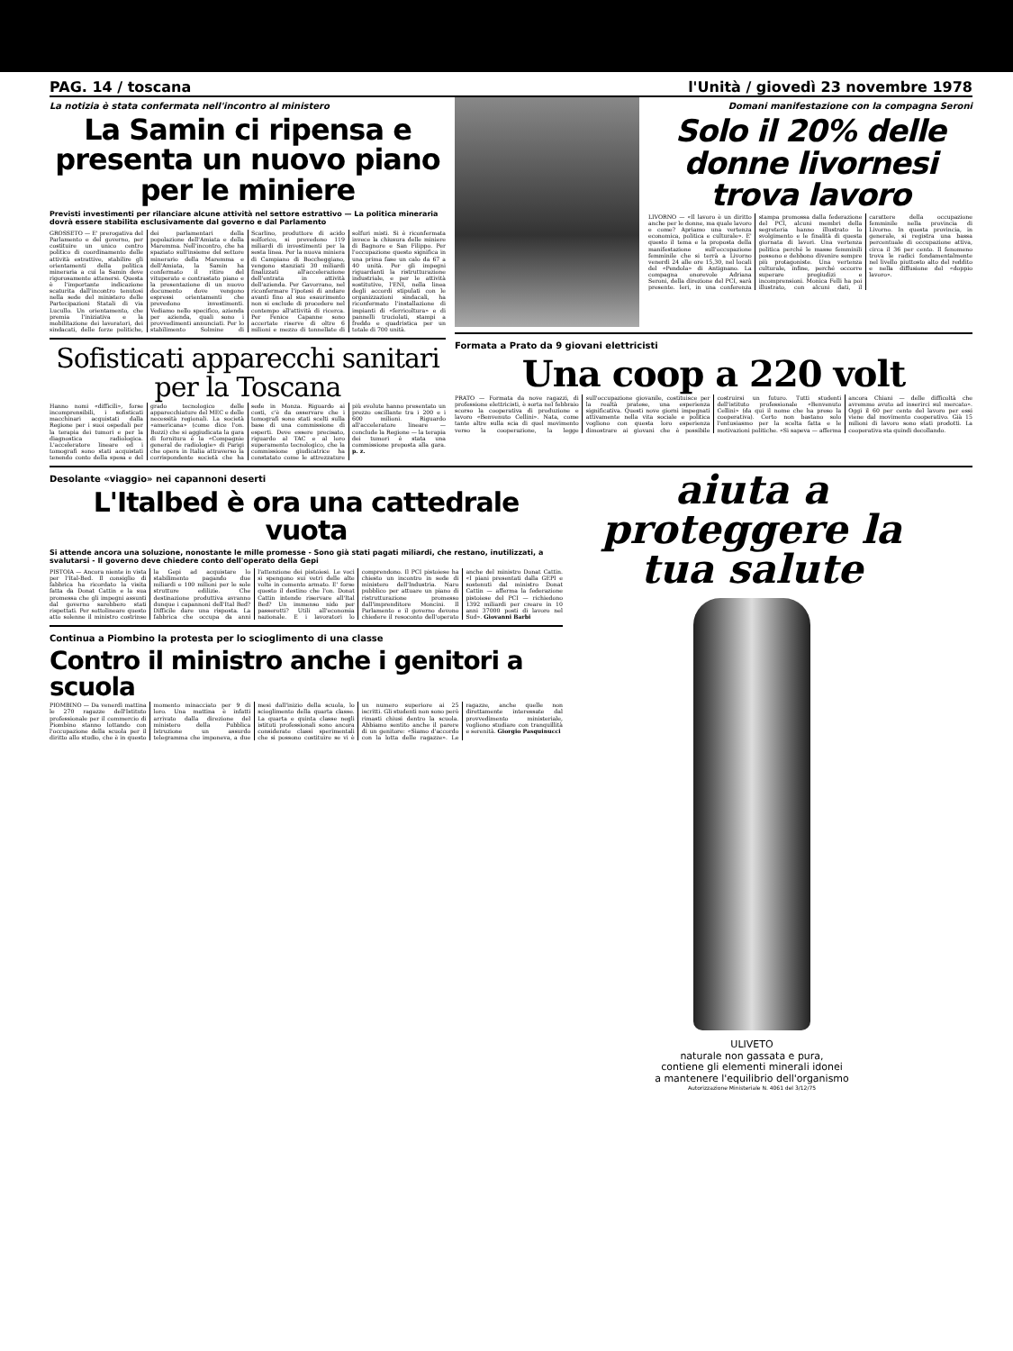PAG. 14 / toscana l'Unità / giovedì 23 novembre 1978
La notizia è stata confermata nell'incontro al ministero
La Samin ci ripensa e presenta un nuovo piano per le miniere
Previsti investimenti per rilanciare alcune attività nel settore estrattivo — La politica mineraria dovrà essere stabilita esclusivamente dal governo e dal Parlamento
GROSSETO — E' prerogativa del Parlamento e del governo, per costituire un unico centro politico di coordinamento delle attività estrattive, stabilire gli orientamenti della politica mineraria a cui la Samin deve rigorosamente attenersi. Questa è l'importante indicazione scaturita dall'incontro tenutosi nella sede del ministero delle Partecipazioni Statali di via Lucullo. Un orientamento, che premia l'iniziativa e la mobilitazione dei lavoratori, dei sindacati, delle forze politiche, dei parlamentari della popolazione dell'Amiata e della Maremma. Nell'incontro, che ha spaziato sull'insieme del settore minerario della Maremma e dell'Amiata, la Samin ha confermato il ritiro del vituperato e contrastato piano e la presentazione di un nuovo documento dove vengono espressi orientamenti che prevedono investimenti. Vediamo nello specifico, azienda per azienda, quali sono i provvedimenti annunciati. Per lo stabilimento Solmine di Scarlino, produttore di acido solforico, si prevedono 119 miliardi di investimenti per la sesta linea. Per la nuova miniera di Campiano di Boccheggiano, vengono stanziati 30 miliardi finalizzati all'accelerazione dell'entrata in attività dell'azienda. Per Gavorrano, nel riconfermare l'ipotesi di andare avanti fino al suo esaurimento non si esclude di procedere nel contempo all'attività di ricerca. Per Fenice Capanne sono accertate riserve di oltre 6 milioni e mezzo di tonnellate di solfuri misti. Si è riconfermata invece la chiusura delle miniere di Bagnore e San Filippo. Per l'occupazione questo significa in una prima fase un calo da 67 a 40 unità. Per gli impegni riguardanti la ristrutturazione industriale, e per le attività sostitutive, l'ENI, nella linea degli accordi stipulati con le organizzazioni sindacali, ha riconfermato l'installazione di impianti di «ferricoltura» e di pannelli truciolati, stampi a freddo e quadristica per un totale di 700 unità.
Sofisticati apparecchi sanitari per la Toscana
Hanno nomi «difficili», forse incomprensibili, i sofisticati macchinari acquistati dalla Regione per i suoi ospedali per la terapia dei tumori e per la diagnostica radiologica. L'acceleratore lineare ed i tomografi sono stati acquistati tenendo conto della spesa e del grado tecnologico delle apparecchiature del MEC e delle necessità regionali. La società «americana» (come dice l'on. Bozzi) che si aggiudicata la gara di fornitura è la «Compagnie general de radiologie» di Parigi che opera in Italia attraverso la corrispondente società che ha sede in Monza. Riguardo ai costi, c'è da osservare che i tomografi sono stati scelti sulla base di una commissione di esperti. Deve essere precisato, riguardo al TAC e al loro superamento tecnologico, che la commissione giudicatrice ha constatato come le attrezzature più evolute hanno presentato un prezzo oscillante tra i 200 e i 600 milioni. Riguardo all'acceleratore lineare — conclude la Regione — la terapia dei tumori è stata una commissione preposta alla gara. p. z.
Domani manifestazione con la compagna Seroni
Solo il 20% delle donne livornesi trova lavoro
LIVORNO — «Il lavoro è un diritto anche per le donne, ma quale lavoro e come? Apriamo una vertenza economica, politica e culturale». E' questo il tema e la proposta della manifestazione sull'occupazione femminile che si terrà a Livorno venerdì 24 alle ore 15,30, nel locali del «Pendola» di Antignano. La compagna onorevole Adriana Seroni, della direzione del PCI, sarà presente. Ieri, in una conferenza stampa promossa dalla federazione del PCI, alcuni membri della segreteria hanno illustrato lo svolgimento e le finalità di questa giornata di lavori. Una vertenza politica perché le masse femminili possono e debbono divenire sempre più protagoniste. Una vertenza culturale, infine, perché occorre superare pregiudizi e incomprensioni. Monica Felli ha poi illustrato, con alcuni dati, il carattere della occupazione femminile nella provincia di Livorno. In questa provincia, in generale, si registra una bassa percentuale di occupazione attiva, circa il 36 per cento. Il fenomeno trova le radici fondamentalmente nel livello piuttosto alto del reddito e nella diffusione del «doppio lavoro».
Formata a Prato da 9 giovani elettricisti
Una coop a 220 volt
PRATO — Formata da nove ragazzi, di professione elettricisti, è sorta nel febbraio scorso la cooperativa di produzione e lavoro «Benvenuto Cellini». Nata, come tante altre sulla scia di quel movimento verso la cooperazione, la legge sull'occupazione giovanile, costituisce per la realtà pratese, una esperienza significativa. Questi nove giorni impegnati attivamente nella vita sociale e politica vogliono con questa loro esperienza dimostrare ai giovani che è possibile costruirsi un futuro. Tutti studenti dell'istituto professionale «Benvenuto Cellini» (da qui il nome che ha preso la cooperativa). Certo non bastano solo l'entusiasmo per la scelta fatta e le motivazioni politiche. «Si sapeva — afferma ancora Chiani — delle difficoltà che avremmo avuto ad inserirci sul mercato». Oggi il 60 per cento del lavoro per essi viene dal movimento cooperativo. Già 15 milioni di lavoro sono stati prodotti. La cooperativa sta quindi decollando.
Desolante «viaggio» nei capannoni deserti
L'Italbed è ora una cattedrale vuota
Si attende ancora una soluzione, nonostante le mille promesse - Sono già stati pagati miliardi, che restano, inutilizzati, a svalutarsi - Il governo deve chiedere conto dell'operato della Gepi
PISTOIA — Ancora niente in vista per l'Ital-Bed. Il consiglio di fabbrica ha ricordato la visita fatta da Donat Cattin e la sua promessa che gli impegni assunti dal governo sarebbero stati rispettati. Per sottolineare questo atto solenne il ministro costrinse la Gepi ad acquistare lo stabilimento pagando due miliardi e 100 milioni per le sole strutture edilizie. Che destinazione produttiva avranno dunque i capannoni dell'Ital Bed? Difficile dare una risposta. La fabbrica che occupa da anni l'attenzione dei pistoiesi. Le voci si spengono sui vetri delle alte volte in cemento armato. E' forse questo il destino che l'on. Donat Cattin intende riservare all'Ital Bed? Un immenso nido per passerotti? Utili all'economia nazionale. E i lavoratori lo comprendono. Il PCI pistoiese ha chiesto un incontro in sede di ministero dell'Industria. Naro pubblico per attuare un piano di ristrutturazione promesso dall'imprenditore Moncini. Il Parlamento e il governo devono chiedere il resoconto dell'operato anche del ministro Donat Cattin. «I piani presentati dalla GEPI e sostenuti dal ministro Donat Cattin — afferma la federazione pistoiese del PCI — richiedono 1392 miliardi per creare in 10 anni 37000 posti di lavoro nel Sud». Giovanni Barbi
Continua a Piombino la protesta per lo scioglimento di una classe
Contro il ministro anche i genitori a scuola
PIOMBINO — Da venerdì mattina le 270 ragazze dell'Istituto professionale per il commercio di Piombino stanno lottando con l'occupazione della scuola per il diritto allo studio, che è in questo momento minacciato per 9 di loro. Una mattina è infatti arrivato dalla direzione del ministero della Pubblica Istruzione un assurdo telegramma che imponeva, a due mesi dall'inizio della scuola, lo scioglimento della quarta classe. La quarta e quinta classe negli istituti professionali sono ancora considerate classi sperimentali che si possono costituire se vi è un numero superiore ai 25 iscritti. Gli studenti non sono però rimasti chiusi dentro la scuola. Abbiamo sentito anche il parere di un genitore: «Siamo d'accordo con la lotta delle ragazze». Le ragazze, anche quelle non direttamente interessate dal provvedimento ministeriale, vogliono studiare con tranquillità e serenità. Giorgio Pasquinucci
aiuta a proteggere la tua salute
ULIVETO
naturale non gassata e pura,
contiene gli elementi minerali idonei
a mantenere l'equilibrio dell'organismo
Autorizzazione Ministeriale N. 4061 del 3/12/75